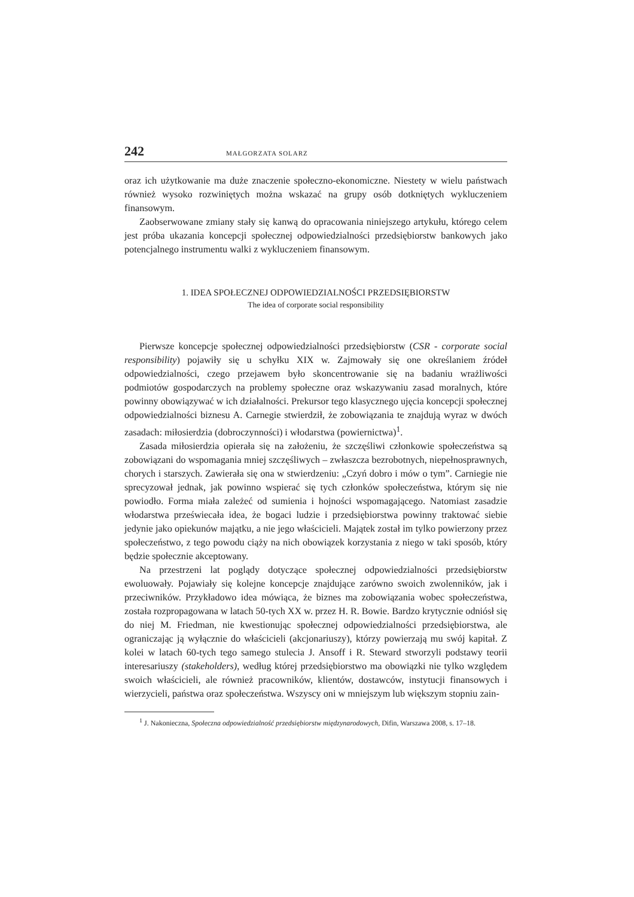242 MAŁGORZATA SOLARZ
oraz ich użytkowanie ma duże znaczenie społeczno-ekonomiczne. Niestety w wielu państwach również wysoko rozwiniętych można wskazać na grupy osób dotkniętych wykluczeniem finansowym.
Zaobserwowane zmiany stały się kanwą do opracowania niniejszego artykułu, którego celem jest próba ukazania koncepcji społecznej odpowiedzialności przedsiębiorstw bankowych jako potencjalnego instrumentu walki z wykluczeniem finansowym.
1. IDEA SPOŁECZNEJ ODPOWIEDZIALNOŚCI PRZEDSIĘBIORSTW
The idea of corporate social responsibility
Pierwsze koncepcje społecznej odpowiedzialności przedsiębiorstw (CSR - corporate social responsibility) pojawiły się u schyłku XIX w. Zajmowały się one określaniem źródeł odpowiedzialności, czego przejawem było skoncentrowanie się na badaniu wrażliwości podmiotów gospodarczych na problemy społeczne oraz wskazywaniu zasad moralnych, które powinny obowiązywać w ich działalności. Prekursor tego klasycznego ujęcia koncepcji społecznej odpowiedzialności biznesu A. Carnegie stwierdził, że zobowiązania te znajdują wyraz w dwóch zasadach: miłosierdzia (dobroczynności) i włodarstwa (powiernictwa)<sup>1</sup>.
Zasada miłosierdzia opierała się na założeniu, że szczęśliwi członkowie społeczeństwa są zobowiązani do wspomagania mniej szczęśliwych – zwłaszcza bezrobotnych, niepełnosprawnych, chorych i starszych. Zawierała się ona w stwierdzeniu: „Czyń dobro i mów o tym”. Carniegie nie sprecyzował jednak, jak powinno wspierać się tych członków społeczeństwa, którym się nie powiodło. Forma miała zależeć od sumienia i hojności wspomagającego. Natomiast zasadzie włodarstwa przeświecała idea, że bogaci ludzie i przedsiębiorstwa powinny traktować siebie jedynie jako opiekunów majątku, a nie jego właścicieli. Majątek został im tylko powierzony przez społeczeństwo, z tego powodu ciąży na nich obowiązek korzystania z niego w taki sposób, który będzie społecznie akceptowany.
Na przestrzeni lat poglądy dotyczące społecznej odpowiedzialności przedsiębiorstw ewoluowały. Pojawiały się kolejne koncepcje znajdujące zarówno swoich zwolenników, jak i przeciwników. Przykładowo idea mówiąca, że biznes ma zobowiązania wobec społeczeństwa, została rozpropagowana w latach 50-tych XX w. przez H. R. Bowie. Bardzo krytycznie odniósł się do niej M. Friedman, nie kwestionując społecznej odpowiedzialności przedsiębiorstwa, ale ograniczając ją wyłącznie do właścicieli (akcjonariuszy), którzy powierzają mu swój kapitał. Z kolei w latach 60-tych tego samego stulecia J. Ansoff i R. Steward stworzyli podstawy teorii interesariuszy (stakeholders), według której przedsiębiorstwo ma obowiązki nie tylko względem swoich właścicieli, ale również pracowników, klientów, dostawców, instytucji finansowych i wierzycieli, państwa oraz społeczeństwa. Wszyscy oni w mniejszym lub większym stopniu zain-
<sup>1</sup> J. Nakonieczna, Społeczna odpowiedzialność przedsiębiorstw międzynarodowych, Difin, Warszawa 2008, s. 17–18.